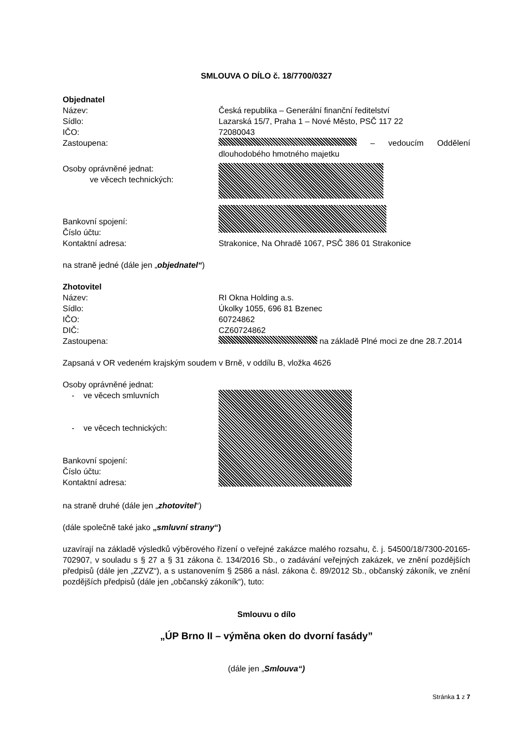SMLOUVA O DÍLO č. 18/7700/0327
Objednatel
Název: Česká republika – Generální finanční ředitelství
Sídlo: Lazarská 15/7, Praha 1 – Nové Město, PSČ 117 22
IČO: 72080043
Zastoupena: – vedoucím Oddělení dlouhodobého hmotného majetku
Osoby oprávněné jednat:
ve věcech technických:
Bankovní spojení:
Číslo účtu:
Kontaktní adresa: Strakonice, Na Ohradě 1067, PSČ 386 01 Strakonice
na straně jedné (dále jen „objednatel“)
Zhotovitel
Název: RI Okna Holding a.s.
Sídlo: Úkolky 1055, 696 81 Bzenec
IČO: 60724862
DIČ: CZ60724862
Zastoupena: na základě Plné moci ze dne 28.7.2014
Zapsaná v OR vedeném krajským soudem v Brně, v oddílu B, vložka 4626
Osoby oprávněné jednat:
- ve věcech smluvních
- ve věcech technických:
Bankovní spojení:
Číslo účtu:
Kontaktní adresa:
na straně druhé (dále jen „zhotovitel“)
(dále společně také jako „smluvní strany“)
uzavírají na základě výsledků výběrového řízení o veřejné zakázce malého rozsahu, č. j. 54500/18/7300-20165-702907, v souladu s § 27 a § 31 zákona č. 134/2016 Sb., o zadávání veřejných zakázek, ve znění pozdějších předpisů (dále jen „ZZVZ“), a s ustanovením § 2586 a násl. zákona č. 89/2012 Sb., občanský zákoník, ve znění pozdějších předpisů (dále jen „občanský zákoník“), tuto:
Smlouvu o dílo
„ÚP Brno II – výměna oken do dvorní fasády”
(dále jen „Smlouva“)
Stránka 1 z 7